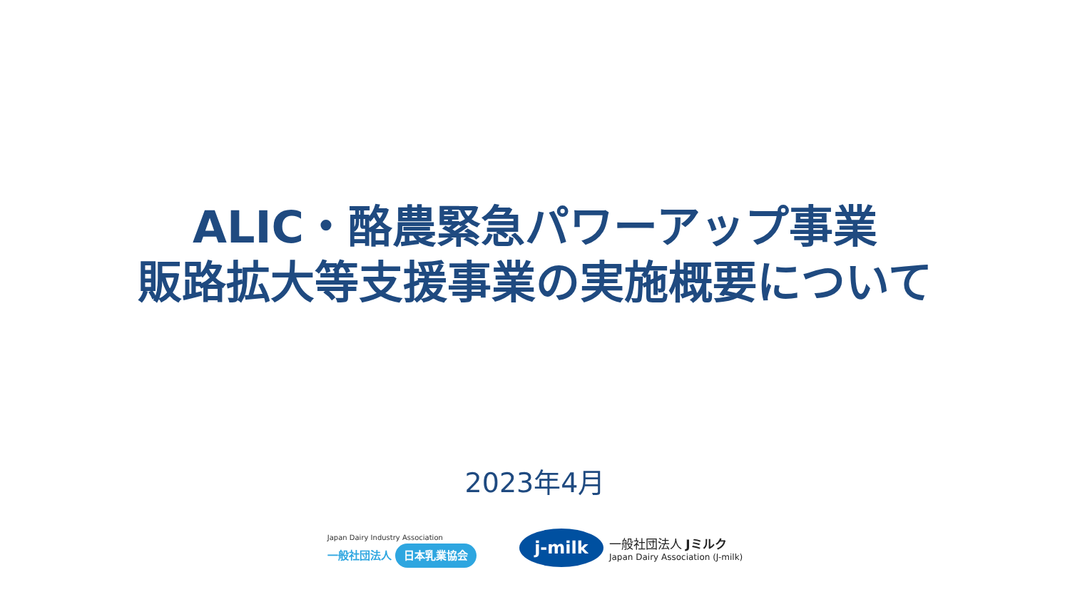ALIC・酪農緊急パワーアップ事業
販路拡大等支援事業の実施概要について
2023年4月
Japan Dairy Industry Association
一般社団法人 日本乳業協会
j-milk
一般社団法人 Jミルク
Japan Dairy Association (J-milk)